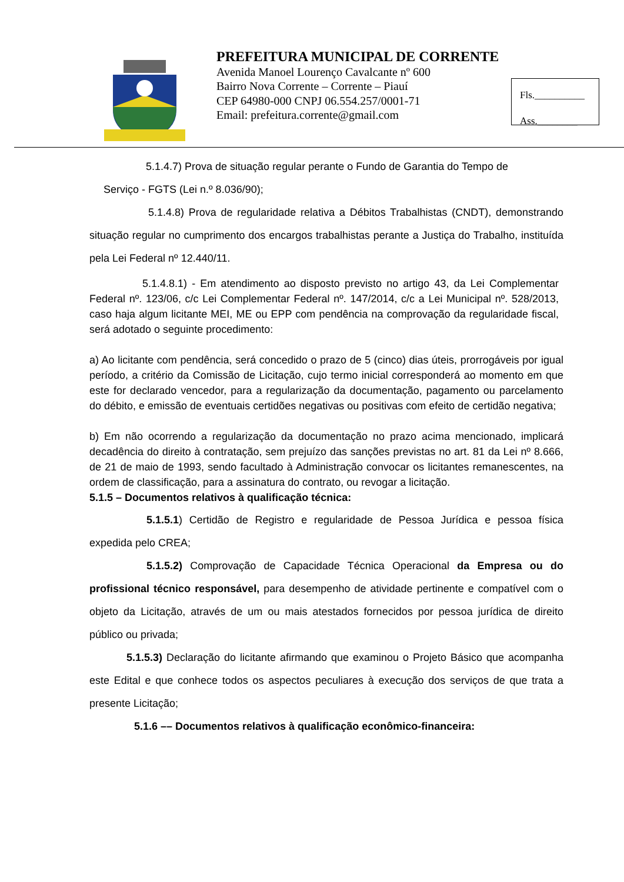PREFEITURA MUNICIPAL DE CORRENTE
Avenida Manoel Lourenço Cavalcante nº 600
Bairro Nova Corrente – Corrente – Piauí
CEP 64980-000 CNPJ 06.554.257/0001-71
Email: prefeitura.corrente@gmail.com
Fls.__________
Ass.________
5.1.4.7) Prova de situação regular perante o Fundo de Garantia do Tempo de
Serviço - FGTS (Lei n.º 8.036/90);
5.1.4.8) Prova de regularidade relativa a Débitos Trabalhistas (CNDT), demonstrando situação regular no cumprimento dos encargos trabalhistas perante a Justiça do Trabalho, instituída pela Lei Federal nº 12.440/11.
5.1.4.8.1) - Em atendimento ao disposto previsto no artigo 43, da Lei Complementar Federal nº. 123/06, c/c Lei Complementar Federal nº. 147/2014, c/c a Lei Municipal nº. 528/2013, caso haja algum licitante MEI, ME ou EPP com pendência na comprovação da regularidade fiscal, será adotado o seguinte procedimento:
a) Ao licitante com pendência, será concedido o prazo de 5 (cinco) dias úteis, prorrogáveis por igual período, a critério da Comissão de Licitação, cujo termo inicial corresponderá ao momento em que este for declarado vencedor, para a regularização da documentação, pagamento ou parcelamento do débito, e emissão de eventuais certidões negativas ou positivas com efeito de certidão negativa;
b) Em não ocorrendo a regularização da documentação no prazo acima mencionado, implicará decadência do direito à contratação, sem prejuízo das sanções previstas no art. 81 da Lei nº 8.666, de 21 de maio de 1993, sendo facultado à Administração convocar os licitantes remanescentes, na ordem de classificação, para a assinatura do contrato, ou revogar a licitação.
5.1.5 – Documentos relativos à qualificação técnica:
5.1.5.1) Certidão de Registro e regularidade de Pessoa Jurídica e pessoa física expedida pelo CREA;
5.1.5.2) Comprovação de Capacidade Técnica Operacional da Empresa ou do profissional técnico responsável, para desempenho de atividade pertinente e compatível com o objeto da Licitação, através de um ou mais atestados fornecidos por pessoa jurídica de direito público ou privada;
5.1.5.3) Declaração do licitante afirmando que examinou o Projeto Básico que acompanha este Edital e que conhece todos os aspectos peculiares à execução dos serviços de que trata a presente Licitação;
5.1.6 –– Documentos relativos à qualificação econômico-financeira: